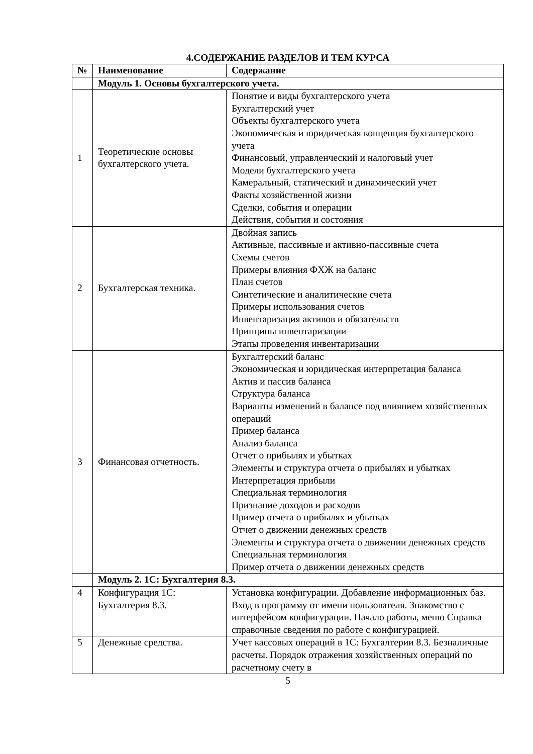4.СОДЕРЖАНИЕ РАЗДЕЛОВ И ТЕМ КУРСА
| № | Наименование | Содержание |
| --- | --- | --- |
| | Модуль 1. Основы бухгалтерского учета. | |
| 1 | Теоретические основы бухгалтерского учета. | Понятие и виды бухгалтерского учета Бухгалтерский учет Объекты бухгалтерского учета Экономическая и юридическая концепция бухгалтерского учета Финансовый, управленческий и налоговый учет Модели бухгалтерского учета Камеральный, статический и динамический учет Факты хозяйственной жизни Сделки, события и операции Действия, события и состояния |
| 2 | Бухгалтерская техника. | Двойная запись Активные, пассивные и активно-пассивные счета Схемы счетов Примеры влияния ФХЖ на баланс План счетов Синтетические и аналитические счета Примеры использования счетов Инвентаризация активов и обязательств Принципы инвентаризации Этапы проведения инвентаризации |
| 3 | Финансовая отчетность. | Бухгалтерский баланс Экономическая и юридическая интерпретация баланса Актив и пассив баланса Структура баланса Варианты изменений в балансе под влиянием хозяйственных операций Пример баланса Анализ баланса Отчет о прибылях и убытках Элементы и структура отчета о прибылях и убытках Интерпретация прибыли Специальная терминология Признание доходов и расходов Пример отчета о прибылях и убытках Отчет о движении денежных средств Элементы и структура отчета о движении денежных средств Специальная терминология Пример отчета о движении денежных средств |
| | Модуль 2. 1С: Бухгалтерия 8.3. | |
| 4 | Конфигурация 1С: Бухгалтерия 8.3. | Установка конфигурации. Добавление информационных баз. Вход в программу от имени пользователя. Знакомство с интерфейсом конфигурации. Начало работы, меню Справка – справочные сведения по работе с конфигурацией. |
| 5 | Денежные средства. | Учет кассовых операций в 1С: Бухгалтерии 8.3. Безналичные расчеты. Порядок отражения хозяйственных операций по расчетному счету в |
5